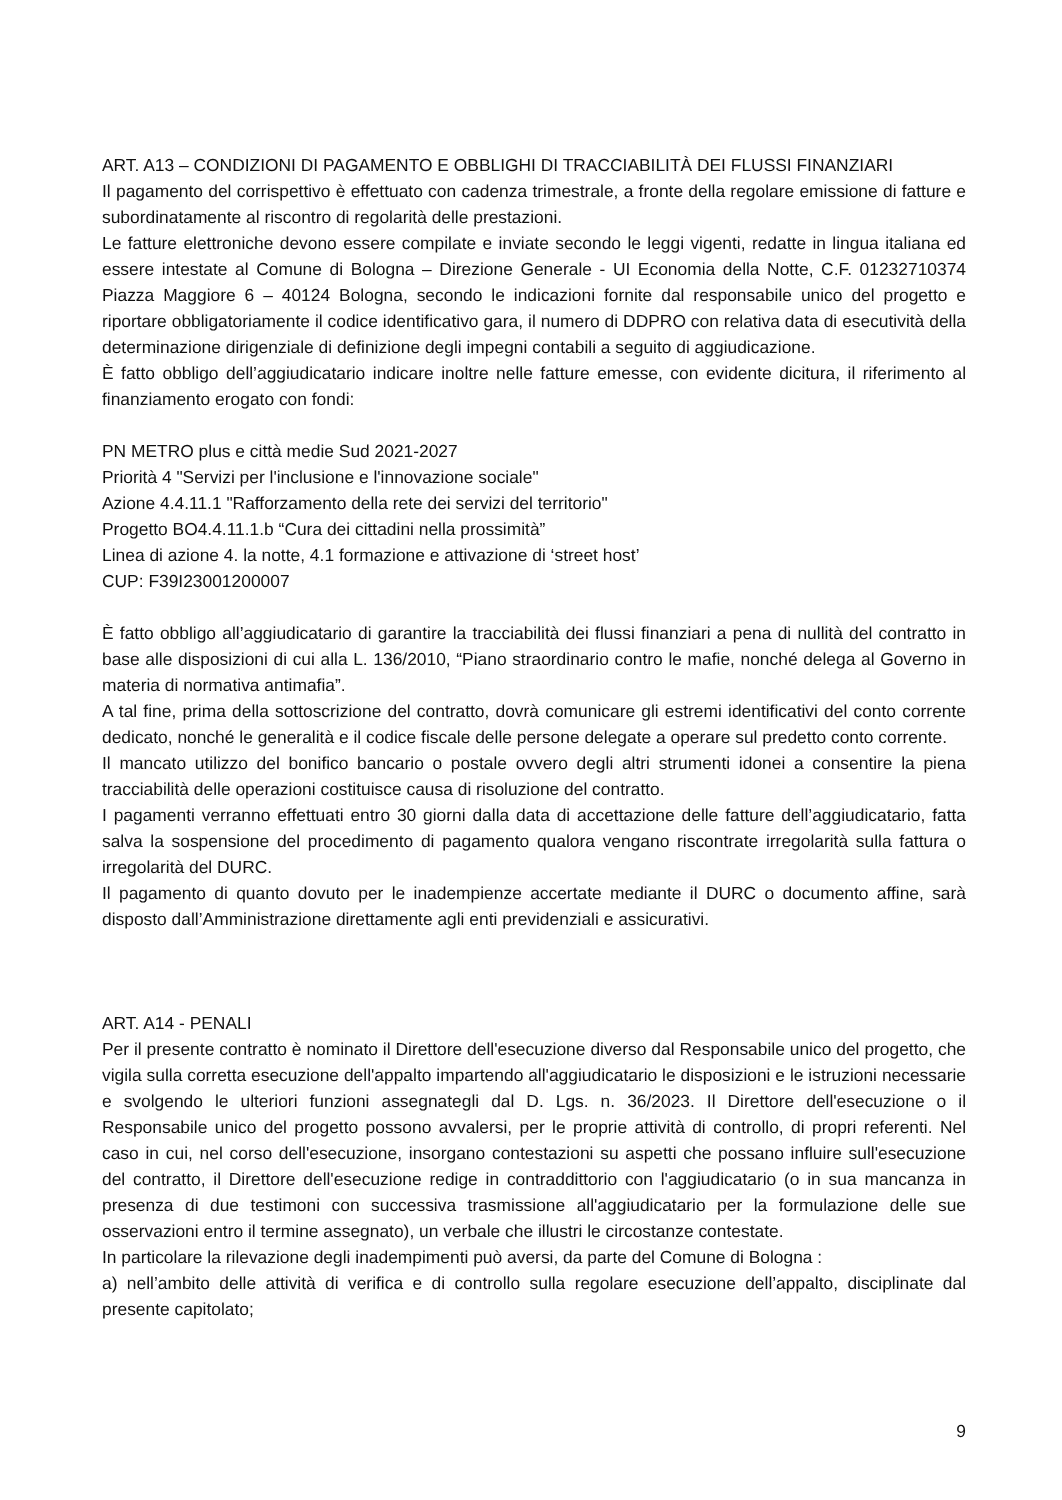ART. A13 – CONDIZIONI DI PAGAMENTO E OBBLIGHI DI TRACCIABILITÀ DEI FLUSSI FINANZIARI
Il pagamento del corrispettivo è effettuato con cadenza trimestrale, a fronte della regolare emissione di fatture e subordinatamente al riscontro di regolarità delle prestazioni.
Le fatture elettroniche devono essere compilate e inviate secondo le leggi vigenti, redatte in lingua italiana ed essere intestate al Comune di Bologna – Direzione Generale - UI Economia della Notte, C.F. 01232710374 Piazza Maggiore 6 – 40124 Bologna, secondo le indicazioni fornite dal responsabile unico del progetto e riportare obbligatoriamente il codice identificativo gara, il numero di DDPRO con relativa data di esecutività della determinazione dirigenziale di definizione degli impegni contabili a seguito di aggiudicazione.
È fatto obbligo dell’aggiudicatario indicare inoltre nelle fatture emesse, con evidente dicitura, il riferimento al finanziamento erogato con fondi:
PN METRO plus e città medie Sud 2021-2027
Priorità 4 "Servizi per l'inclusione e l'innovazione sociale"
Azione 4.4.11.1 "Rafforzamento della rete dei servizi del territorio"
Progetto BO4.4.11.1.b “Cura dei cittadini nella prossimità”
Linea di azione 4. la notte, 4.1 formazione e attivazione di ‘street host’
CUP: F39I23001200007
È fatto obbligo all’aggiudicatario di garantire la tracciabilità dei flussi finanziari a pena di nullità del contratto in base alle disposizioni di cui alla L. 136/2010, “Piano straordinario contro le mafie, nonché delega al Governo in materia di normativa antimafia”.
A tal fine, prima della sottoscrizione del contratto, dovrà comunicare gli estremi identificativi del conto corrente dedicato, nonché le generalità e il codice fiscale delle persone delegate a operare sul predetto conto corrente.
Il mancato utilizzo del bonifico bancario o postale ovvero degli altri strumenti idonei a consentire la piena tracciabilità delle operazioni costituisce causa di risoluzione del contratto.
I pagamenti verranno effettuati entro 30 giorni dalla data di accettazione delle fatture dell’aggiudicatario, fatta salva la sospensione del procedimento di pagamento qualora vengano riscontrate irregolarità sulla fattura o irregolarità del DURC.
Il pagamento di quanto dovuto per le inadempienze accertate mediante il DURC o documento affine, sarà disposto dall’Amministrazione direttamente agli enti previdenziali e assicurativi.
ART. A14 - PENALI
Per il presente contratto è nominato il Direttore dell'esecuzione diverso dal Responsabile unico del progetto, che vigila sulla corretta esecuzione dell'appalto impartendo all'aggiudicatario le disposizioni e le istruzioni necessarie e svolgendo le ulteriori funzioni assegnategli dal D. Lgs. n. 36/2023. Il Direttore dell'esecuzione o il Responsabile unico del progetto possono avvalersi, per le proprie attività di controllo, di propri referenti. Nel caso in cui, nel corso dell'esecuzione, insorgano contestazioni su aspetti che possano influire sull'esecuzione del contratto, il Direttore dell'esecuzione redige in contraddittorio con l'aggiudicatario (o in sua mancanza in presenza di due testimoni con successiva trasmissione all'aggiudicatario per la formulazione delle sue osservazioni entro il termine assegnato), un verbale che illustri le circostanze contestate.
In particolare la rilevazione degli inadempimenti può aversi, da parte del Comune di Bologna :
a) nell’ambito delle attività di verifica e di controllo sulla regolare esecuzione dell’appalto, disciplinate dal presente capitolato;
9